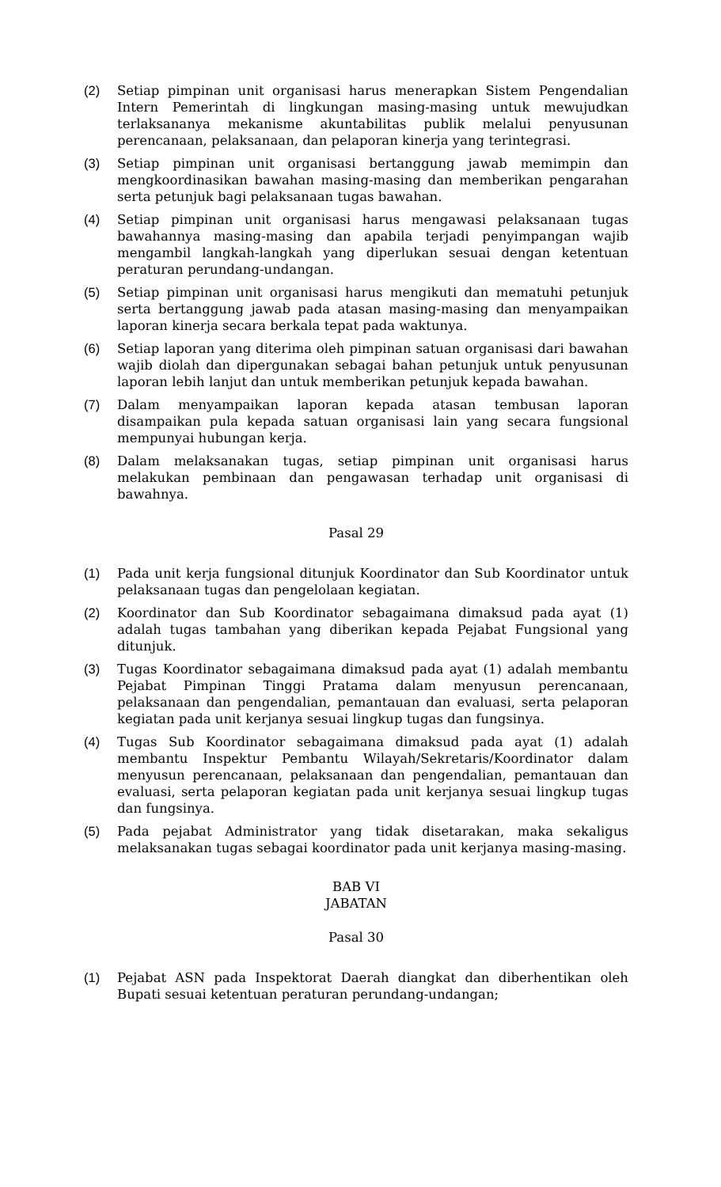(2) Setiap pimpinan unit organisasi harus menerapkan Sistem Pengendalian Intern Pemerintah di lingkungan masing-masing untuk mewujudkan terlaksananya mekanisme akuntabilitas publik melalui penyusunan perencanaan, pelaksanaan, dan pelaporan kinerja yang terintegrasi.
(3) Setiap pimpinan unit organisasi bertanggung jawab memimpin dan mengkoordinasikan bawahan masing-masing dan memberikan pengarahan serta petunjuk bagi pelaksanaan tugas bawahan.
(4) Setiap pimpinan unit organisasi harus mengawasi pelaksanaan tugas bawahannya masing-masing dan apabila terjadi penyimpangan wajib mengambil langkah-langkah yang diperlukan sesuai dengan ketentuan peraturan perundang-undangan.
(5) Setiap pimpinan unit organisasi harus mengikuti dan mematuhi petunjuk serta bertanggung jawab pada atasan masing-masing dan menyampaikan laporan kinerja secara berkala tepat pada waktunya.
(6) Setiap laporan yang diterima oleh pimpinan satuan organisasi dari bawahan wajib diolah dan dipergunakan sebagai bahan petunjuk untuk penyusunan laporan lebih lanjut dan untuk memberikan petunjuk kepada bawahan.
(7) Dalam menyampaikan laporan kepada atasan tembusan laporan disampaikan pula kepada satuan organisasi lain yang secara fungsional mempunyai hubungan kerja.
(8) Dalam melaksanakan tugas, setiap pimpinan unit organisasi harus melakukan pembinaan dan pengawasan terhadap unit organisasi di bawahnya.
Pasal 29
(1) Pada unit kerja fungsional ditunjuk Koordinator dan Sub Koordinator untuk pelaksanaan tugas dan pengelolaan kegiatan.
(2) Koordinator dan Sub Koordinator sebagaimana dimaksud pada ayat (1) adalah tugas tambahan yang diberikan kepada Pejabat Fungsional yang ditunjuk.
(3) Tugas Koordinator sebagaimana dimaksud pada ayat (1) adalah membantu Pejabat Pimpinan Tinggi Pratama dalam menyusun perencanaan, pelaksanaan dan pengendalian, pemantauan dan evaluasi, serta pelaporan kegiatan pada unit kerjanya sesuai lingkup tugas dan fungsinya.
(4) Tugas Sub Koordinator sebagaimana dimaksud pada ayat (1) adalah membantu Inspektur Pembantu Wilayah/Sekretaris/Koordinator dalam menyusun perencanaan, pelaksanaan dan pengendalian, pemantauan dan evaluasi, serta pelaporan kegiatan pada unit kerjanya sesuai lingkup tugas dan fungsinya.
(5) Pada pejabat Administrator yang tidak disetarakan, maka sekaligus melaksanakan tugas sebagai koordinator pada unit kerjanya masing-masing.
BAB VI
JABATAN
Pasal 30
(1) Pejabat ASN pada Inspektorat Daerah diangkat dan diberhentikan oleh Bupati sesuai ketentuan peraturan perundang-undangan;